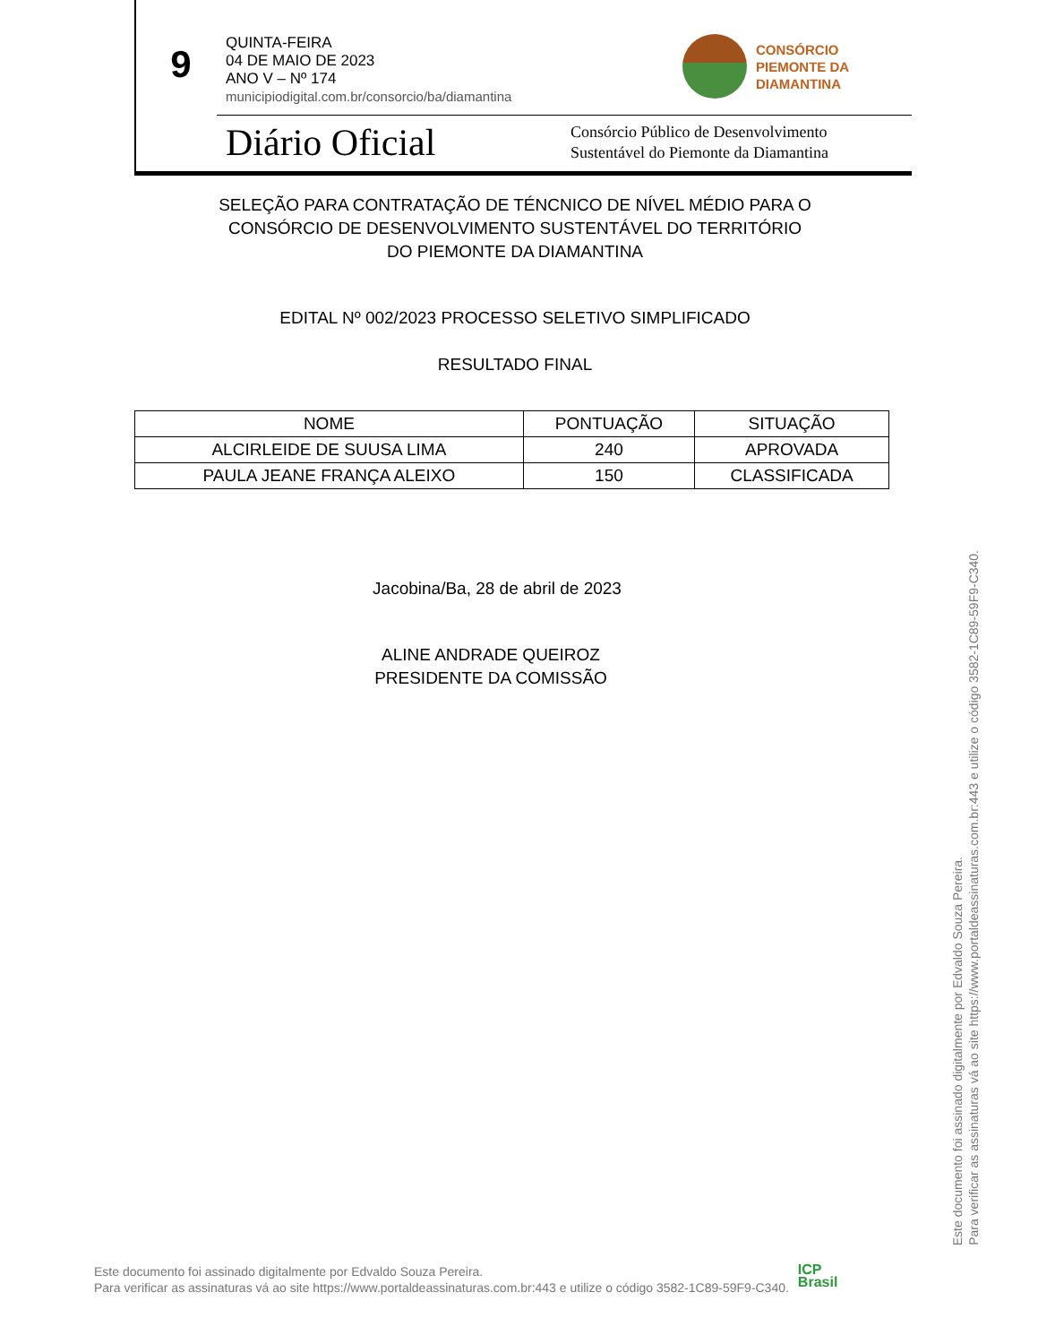9
QUINTA-FEIRA
04 DE MAIO DE 2023
ANO V – Nº 174
municipiodigital.com.br/consorcio/ba/diamantina
CONSÓRCIO
PIEMONTE DA
DIAMANTINA
Diário Oficial
Consórcio Público de Desenvolvimento
Sustentável do Piemonte da Diamantina
SELEÇÃO PARA CONTRATAÇÃO DE TÉNCNICO DE NÍVEL MÉDIO PARA O
CONSÓRCIO DE DESENVOLVIMENTO SUSTENTÁVEL DO TERRITÓRIO
DO PIEMONTE DA DIAMANTINA
EDITAL Nº 002/2023 PROCESSO SELETIVO SIMPLIFICADO
RESULTADO FINAL
| NOME | PONTUAÇÃO | SITUAÇÃO |
| --- | --- | --- |
| ALCIRLEIDE DE SUUSA LIMA | 240 | APROVADA |
| PAULA JEANE FRANÇA ALEIXO | 150 | CLASSIFICADA |
Jacobina/Ba, 28 de abril de 2023
ALINE ANDRADE QUEIROZ
PRESIDENTE DA COMISSÃO
Este documento foi assinado digitalmente por Edvaldo Souza Pereira.
Para verificar as assinaturas vá ao site https://www.portaldeassinaturas.com.br:443 e utilize o código 3582-1C89-59F9-C340.
ICP
Brasil
Este documento foi assinado digitalmente por Edvaldo Souza Pereira.
Para verificar as assinaturas vá ao site https://www.portaldeassinaturas.com.br:443 e utilize o código 3582-1C89-59F9-C340.